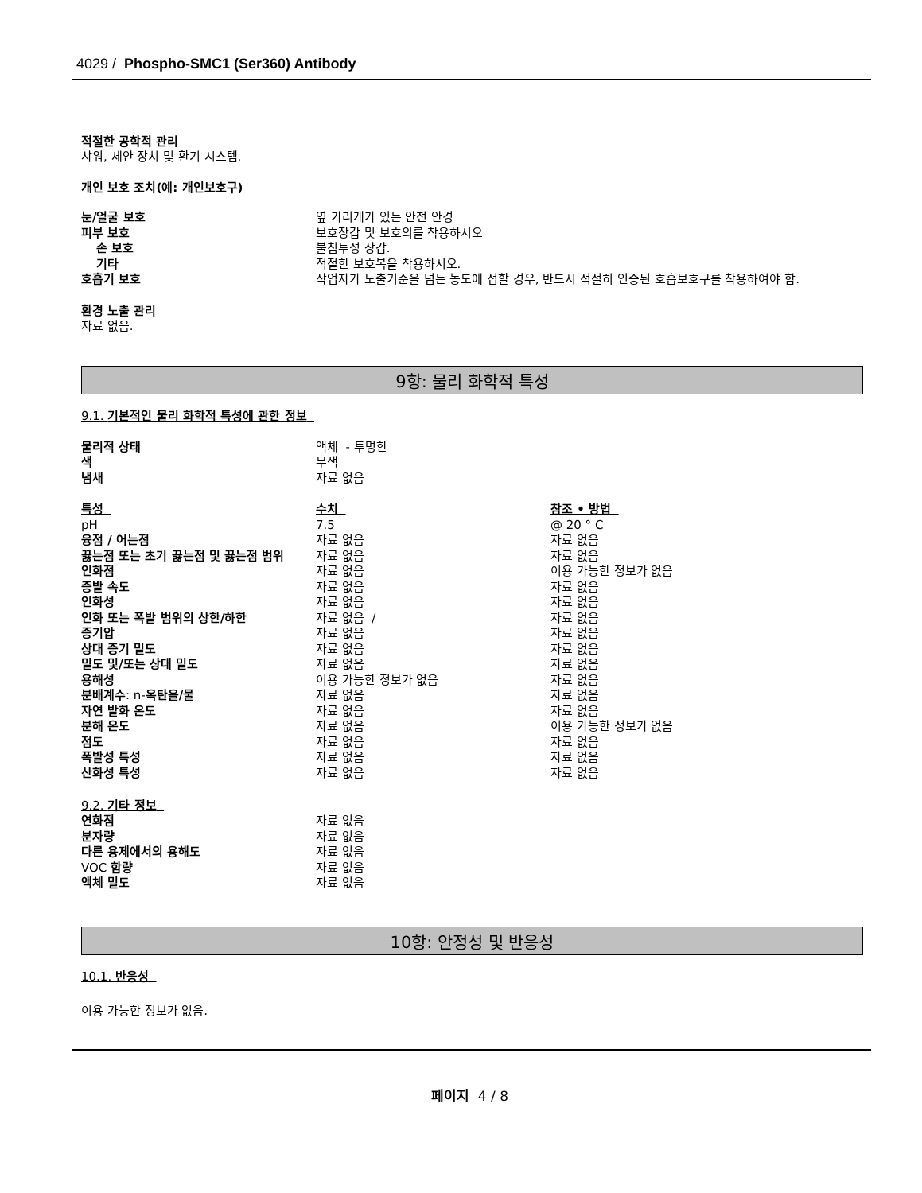4029 / Phospho-SMC1 (Ser360) Antibody
적절한 공학적 관리
샤워, 세안 장치 및 환기 시스템.
개인 보호 조치(예: 개인보호구)
| 눈/얼굴 보호 | 옆 가리개가 있는 안전 안경 |
| 피부 보호 | 보호장갑 및 보호의를 착용하시오 |
| 손 보호 | 불침투성 장갑. |
| 기타 | 적절한 보호복을 착용하시오. |
| 호흡기 보호 | 작업자가 노출기준을 넘는 농도에 접할 경우, 반드시 적절히 인증된 호흡보호구를 착용하여야 함. |
환경 노출 관리
자료 없음.
9항: 물리 화학적 특성
9.1. 기본적인 물리 화학적 특성에 관한 정보
| 물리적 상태 | 액체 - 투명한 |
| 색 | 무색 |
| 냄새 | 자료 없음 |
| 특성 | 수치 | 참조 • 방법 |
| pH | 7.5 | @ 20 ° C |
| 융점 / 어는점 | 자료 없음 | 자료 없음 |
| 끓는점 또는 초기 끓는점 및 끓는점 범위 | 자료 없음 | 자료 없음 |
| 인화점 | 자료 없음 | 이용 가능한 정보가 없음 |
| 증발 속도 | 자료 없음 | 자료 없음 |
| 인화성 | 자료 없음 | 자료 없음 |
| 인화 또는 폭발 범위의 상한/하한 | 자료 없음 / | 자료 없음 |
| 증기압 | 자료 없음 | 자료 없음 |
| 상대 증기 밀도 | 자료 없음 | 자료 없음 |
| 밀도 및/또는 상대 밀도 | 자료 없음 | 자료 없음 |
| 용해성 | 이용 가능한 정보가 없음 | 자료 없음 |
| 분배계수 : n- 옥탄올/물 | 자료 없음 | 자료 없음 |
| 자연 발화 온도 | 자료 없음 | 자료 없음 |
| 분해 온도 | 자료 없음 | 이용 가능한 정보가 없음 |
| 점도 | 자료 없음 | 자료 없음 |
| 폭발성 특성 | 자료 없음 | 자료 없음 |
| 산화성 특성 | 자료 없음 | 자료 없음 |
9.2. 기타 정보
| 연화점 | 자료 없음 |
| 분자량 | 자료 없음 |
| 다른 용제에서의 용해도 | 자료 없음 |
| VOC 함량 | 자료 없음 |
| 액체 밀도 | 자료 없음 |
10항: 안정성 및 반응성
10.1. 반응성
이용 가능한 정보가 없음.
페이지 4 / 8